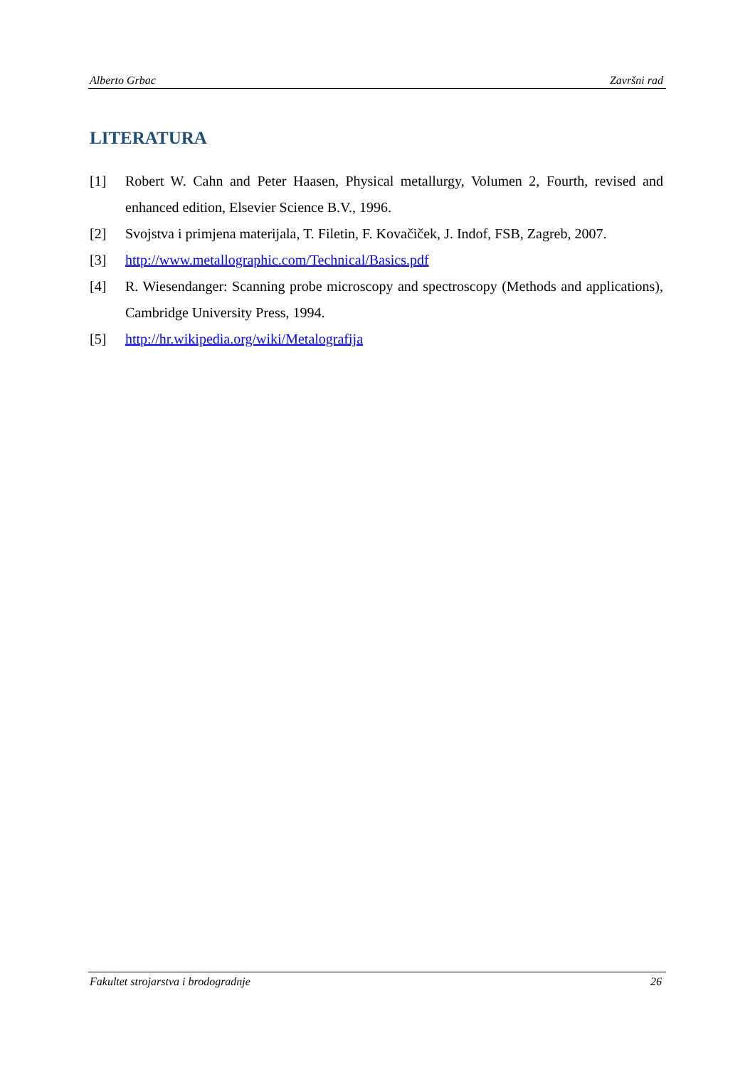Alberto Grbac Završni rad
LITERATURA
[1] Robert W. Cahn and Peter Haasen, Physical metallurgy, Volumen 2, Fourth, revised and enhanced edition, Elsevier Science B.V., 1996.
[2] Svojstva i primjena materijala, T. Filetin, F. Kovačiček, J. Indof, FSB, Zagreb, 2007.
[3] http://www.metallographic.com/Technical/Basics.pdf
[4] R. Wiesendanger: Scanning probe microscopy and spectroscopy (Methods and applications), Cambridge University Press, 1994.
[5] http://hr.wikipedia.org/wiki/Metalografija
Fakultet strojarstva i brodogradnje 26